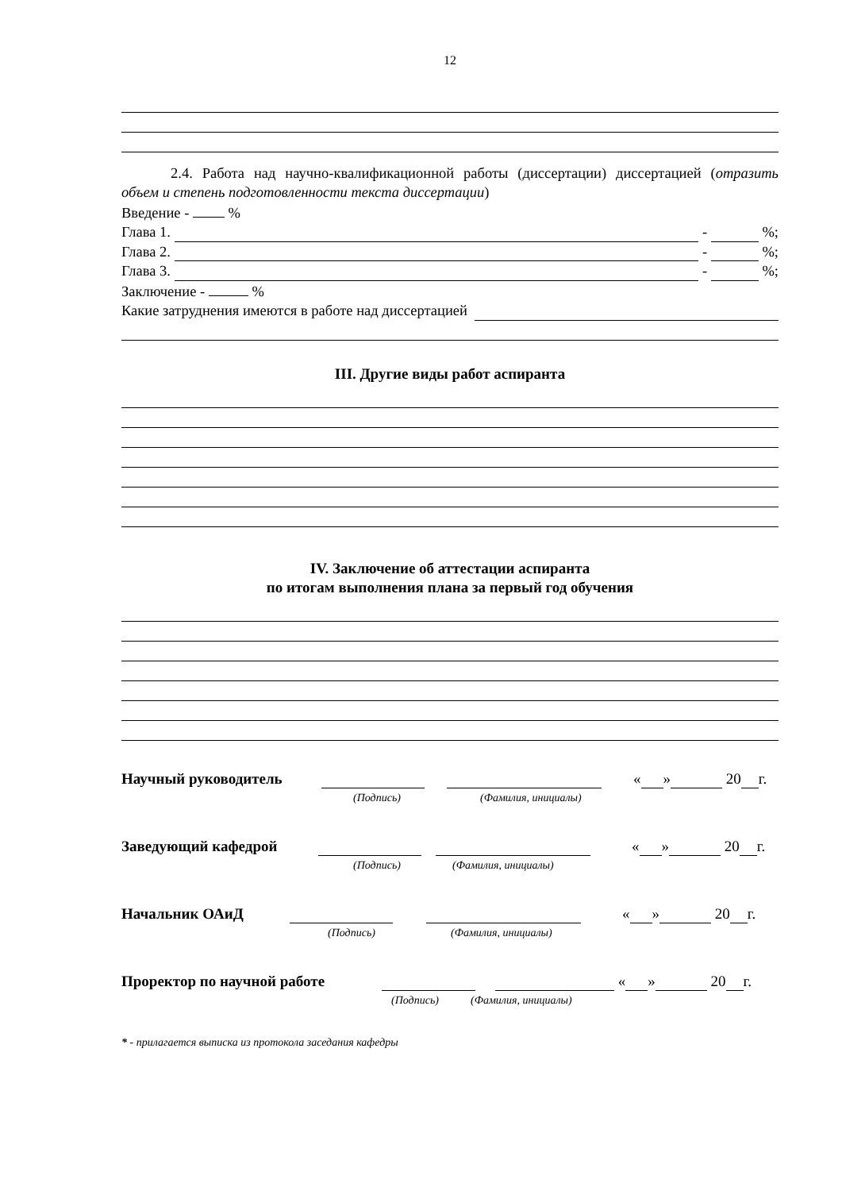12
2.4. Работа над научно-квалификационной работы (диссертации) диссертацией (отразить объем и степень подготовленности текста диссертации)
Введение - %
Глава 1. - %;
Глава 2. - %;
Глава 3. - %;
Заключение - %
Какие затруднения имеются в работе над диссертацией
III. Другие виды работ аспиранта
IV. Заключение об аттестации аспиранта
по итогам выполнения плана за первый год обучения
Научный руководитель « » 20 г.
(Подпись) (Фамилия, инициалы)
Заведующий кафедрой « » 20 г.
(Подпись) (Фамилия, инициалы)
Начальник ОАиД « » 20 г.
(Подпись) (Фамилия, инициалы)
Проректор по научной работе « » 20 г.
(Подпись) (Фамилия, инициалы)
* - прилагается выписка из протокола заседания кафедры